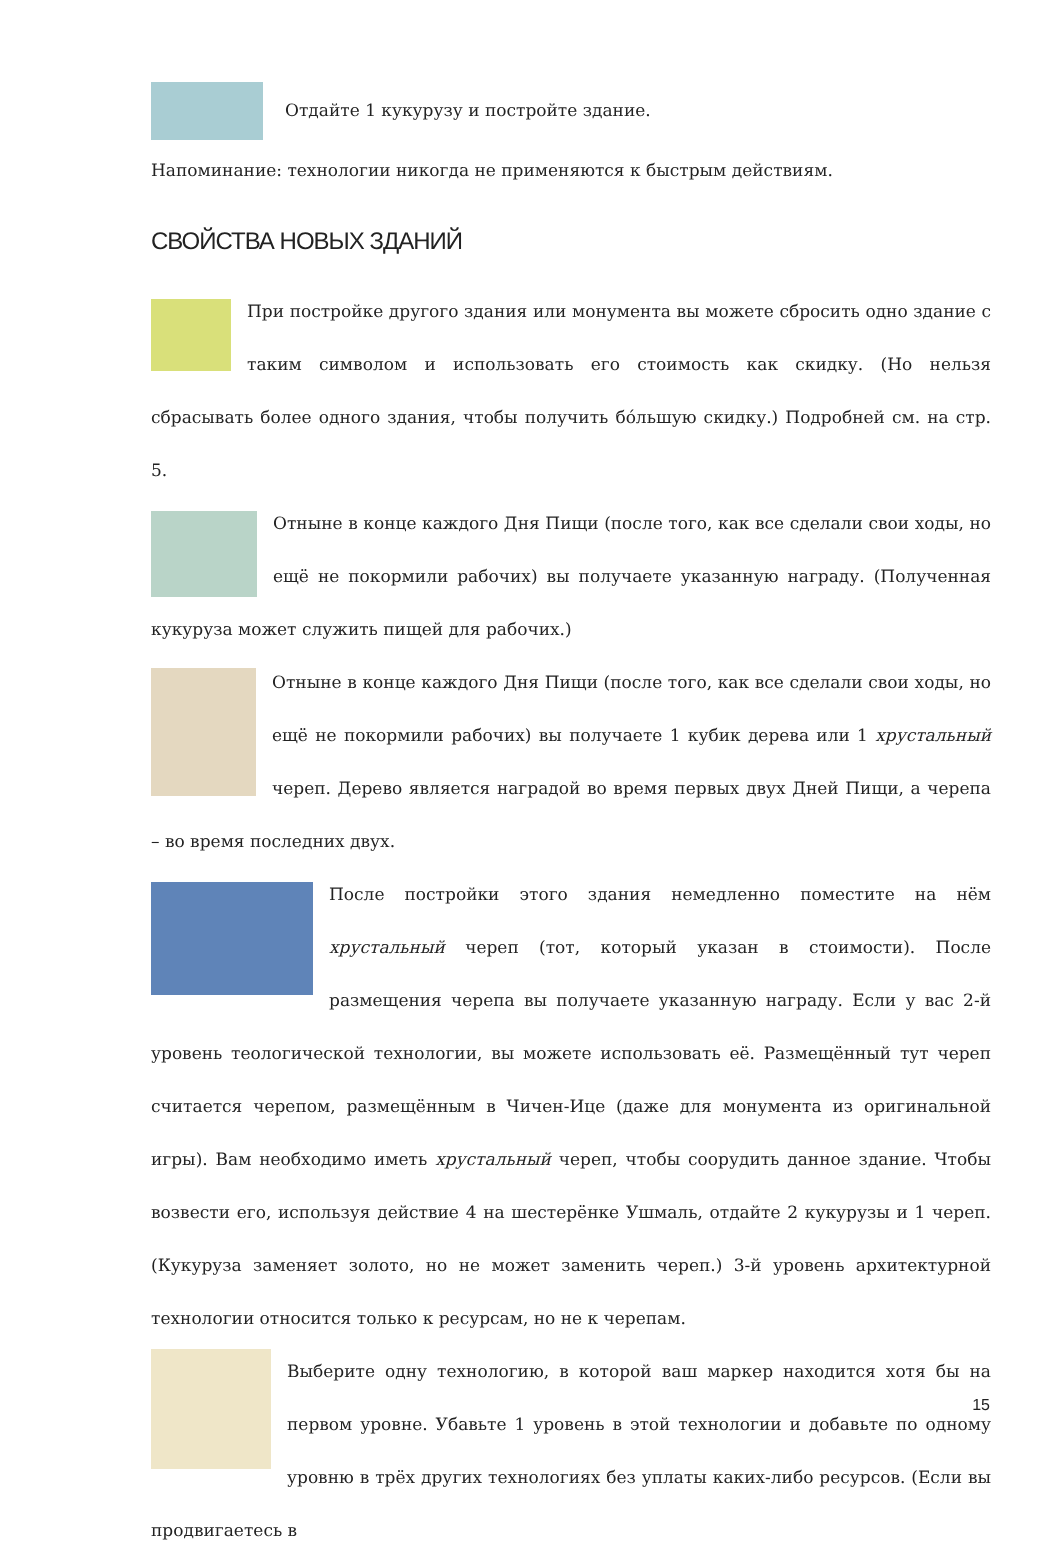Отдайте 1 кукурузу и постройте здание.
Напоминание: технологии никогда не применяются к быстрым действиям.
СВОЙСТВА НОВЫХ ЗДАНИЙ
При постройке другого здания или монумента вы можете сбросить одно здание с таким символом и использовать его стоимость как скидку. (Но нельзя сбрасывать более одного здания, чтобы получить бóльшую скидку.) Подробней см. на стр. 5.
Отныне в конце каждого Дня Пищи (после того, как все сделали свои ходы, но ещё не покормили рабочих) вы получаете указанную награду. (Полученная кукуруза может служить пищей для рабочих.)
Отныне в конце каждого Дня Пищи (после того, как все сделали свои ходы, но ещё не покормили рабочих) вы получаете 1 кубик дерева или 1 хрустальный череп. Дерево является наградой во время первых двух Дней Пищи, а черепа – во время последних двух.
После постройки этого здания немедленно поместите на нём хрустальный череп (тот, который указан в стоимости). После размещения черепа вы получаете указанную награду. Если у вас 2-й уровень теологической технологии, вы можете использовать её. Размещённый тут череп считается черепом, размещённым в Чичен-Ице (даже для монумента из оригинальной игры). Вам необходимо иметь хрустальный череп, чтобы соорудить данное здание. Чтобы возвести его, используя действие 4 на шестерёнке Ушмаль, отдайте 2 кукурузы и 1 череп. (Кукуруза заменяет золото, но не может заменить череп.) 3-й уровень архитектурной технологии относится только к ресурсам, но не к черепам.
Выберите одну технологию, в которой ваш маркер находится хотя бы на первом уровне. Убавьте 1 уровень в этой технологии и добавьте по одному уровню в трёх других технологиях без уплаты каких-либо ресурсов. (Если вы продвигаетесь в
15